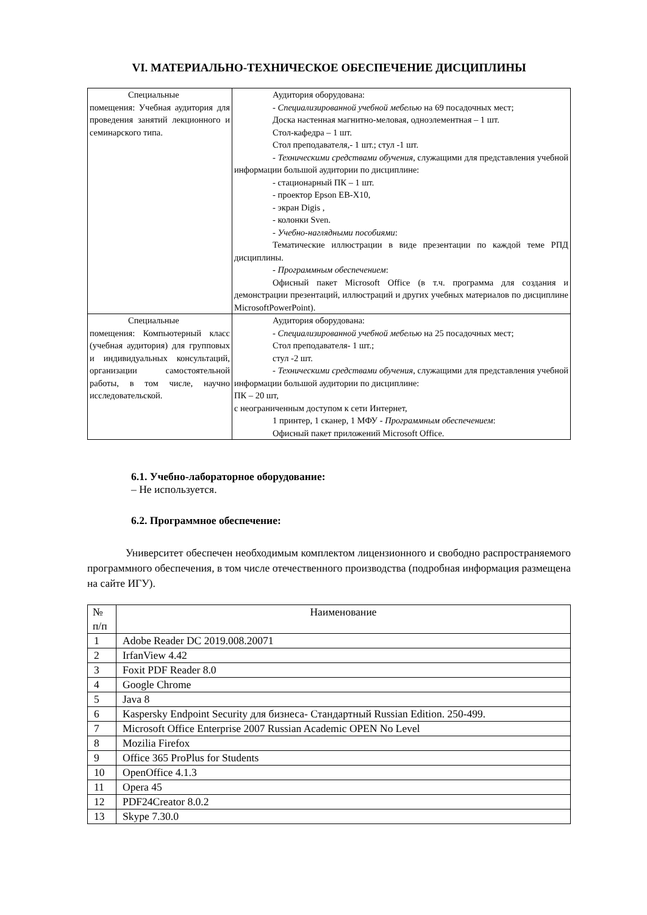VI. МАТЕРИАЛЬНО-ТЕХНИЧЕСКОЕ ОБЕСПЕЧЕНИЕ ДИСЦИПЛИНЫ
| Специальные помещения: Учебная аудитория для проведения занятий лекционного и семинарского типа. | Аудитория оборудована: - Специализированной учебной мебелью на 69 посадочных мест; Доска настенная магнитно-меловая, одноэлементная – 1 шт. Стол-кафедра – 1 шт. Стол преподавателя,- 1 шт.; стул -1 шт. - Техническими средствами обучения , служащими для представления учебной информации большой аудитории по дисциплине: - стационарный ПК – 1 шт. - проектор Epson EB-X10, - экран Digis , - колонки Sven. - Учебно-наглядными пособиями : Тематические иллюстрации в виде презентации по каждой теме РПД дисциплины. - Программным обеспечением : Офисный пакет Microsoft Office (в т.ч. программа для создания и демонстрации презентаций, иллюстраций и других учебных материалов по дисциплине MicrosoftPowerPoint). |
| Специальные помещения: Компьютерный класс (учебная аудитория) для групповых и индивидуальных консультаций, организации самостоятельной работы, в том числе, научно исследовательской. | Аудитория оборудована: - Специализированной учебной мебелью на 25 посадочных мест; Стол преподавателя- 1 шт.; стул -2 шт. - Техническими средствами обучения , служащими для представления учебной информации большой аудитории по дисциплине: ПК – 20 шт, с неограниченным доступом к сети Интернет, 1 принтер, 1 сканер, 1 МФУ - Программным обеспечением : Офисный пакет приложений Microsoft Office. |
6.1. Учебно-лабораторное оборудование:
– Не используется.
6.2. Программное обеспечение:
Университет обеспечен необходимым комплектом лицензионного и свободно распространяемого программного обеспечения, в том числе отечественного производства (подробная информация размещена на сайте ИГУ).
| № п/п | Наименование |
| --- | --- |
| 1 | Adobe Reader DC 2019.008.20071 |
| 2 | IrfanView 4.42 |
| 3 | Foxit PDF Reader 8.0 |
| 4 | Google Chrome |
| 5 | Java 8 |
| 6 | Kaspersky Endpoint Security для бизнеса- Стандартный Russian Edition. 250-499. |
| 7 | Microsoft Office Enterprise 2007 Russian Academic OPEN No Level |
| 8 | Mozilia Firefox |
| 9 | Office 365 ProPlus for Students |
| 10 | OpenOffice 4.1.3 |
| 11 | Opera 45 |
| 12 | PDF24Creator 8.0.2 |
| 13 | Skype 7.30.0 |